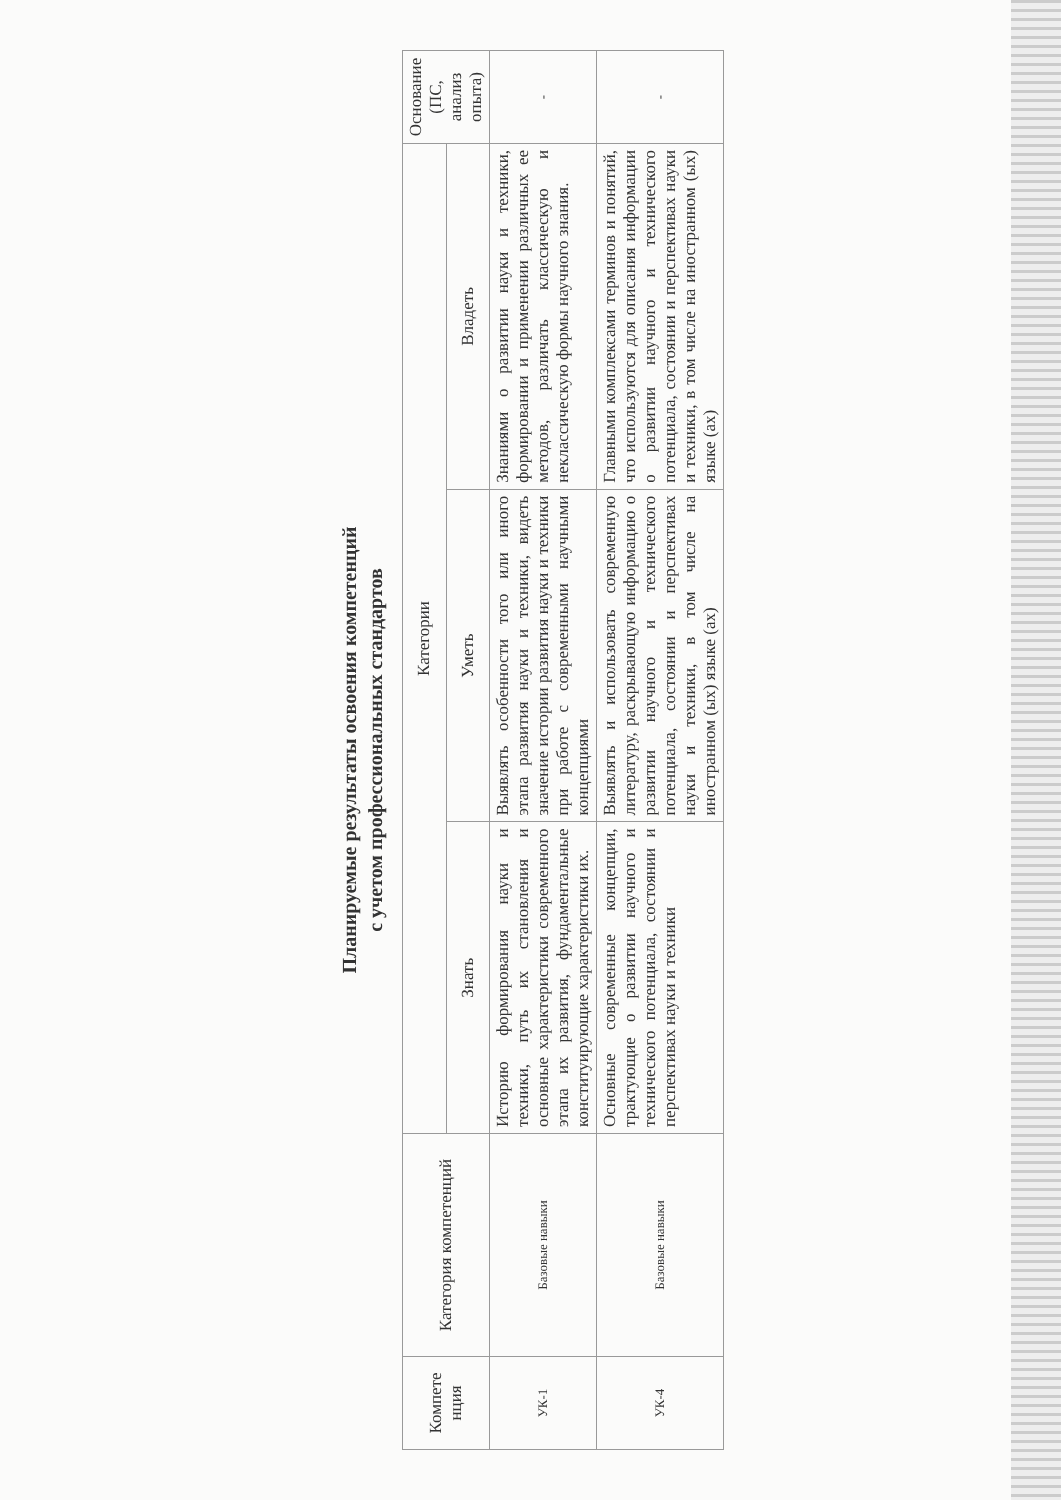Планируемые результаты освоения компетенций
с учетом профессиональных стандартов
| Компете нция | Категория компетенций | Категории | | | Основание (ПС, анализ опыта) |
| --- | --- | --- | --- | --- | --- |
| | | Знать | Уметь | Владеть | |
| УК-1 | Базовые навыки | Историю формирования науки и техники, путь их становления и основные характеристики современного этапа их развития, фундаментальные конституирующие характеристики их. | Выявлять особенности того или иного этапа развития науки и техники, видеть значение истории развития науки и техники при работе с современными научными концепциями | Знаниями о развитии науки и техники, формировании и применении различных ее методов, различать классическую и неклассическую формы научного знания. | - |
| УК-4 | Базовые навыки | Основные современные концепции, трактующие о развитии научного и технического потенциала, состоянии и перспективах науки и техники | Выявлять и использовать современную литературу, раскрывающую информацию о развитии научного и технического потенциала, состоянии и перспективах науки и техники, в том числе на иностранном (ых) языке (ах) | Главными комплексами терминов и понятий, что используются для описания информации о развитии научного и технического потенциала, состоянии и перспективах науки и техники, в том числе на иностранном (ых) языке (ах) | - |